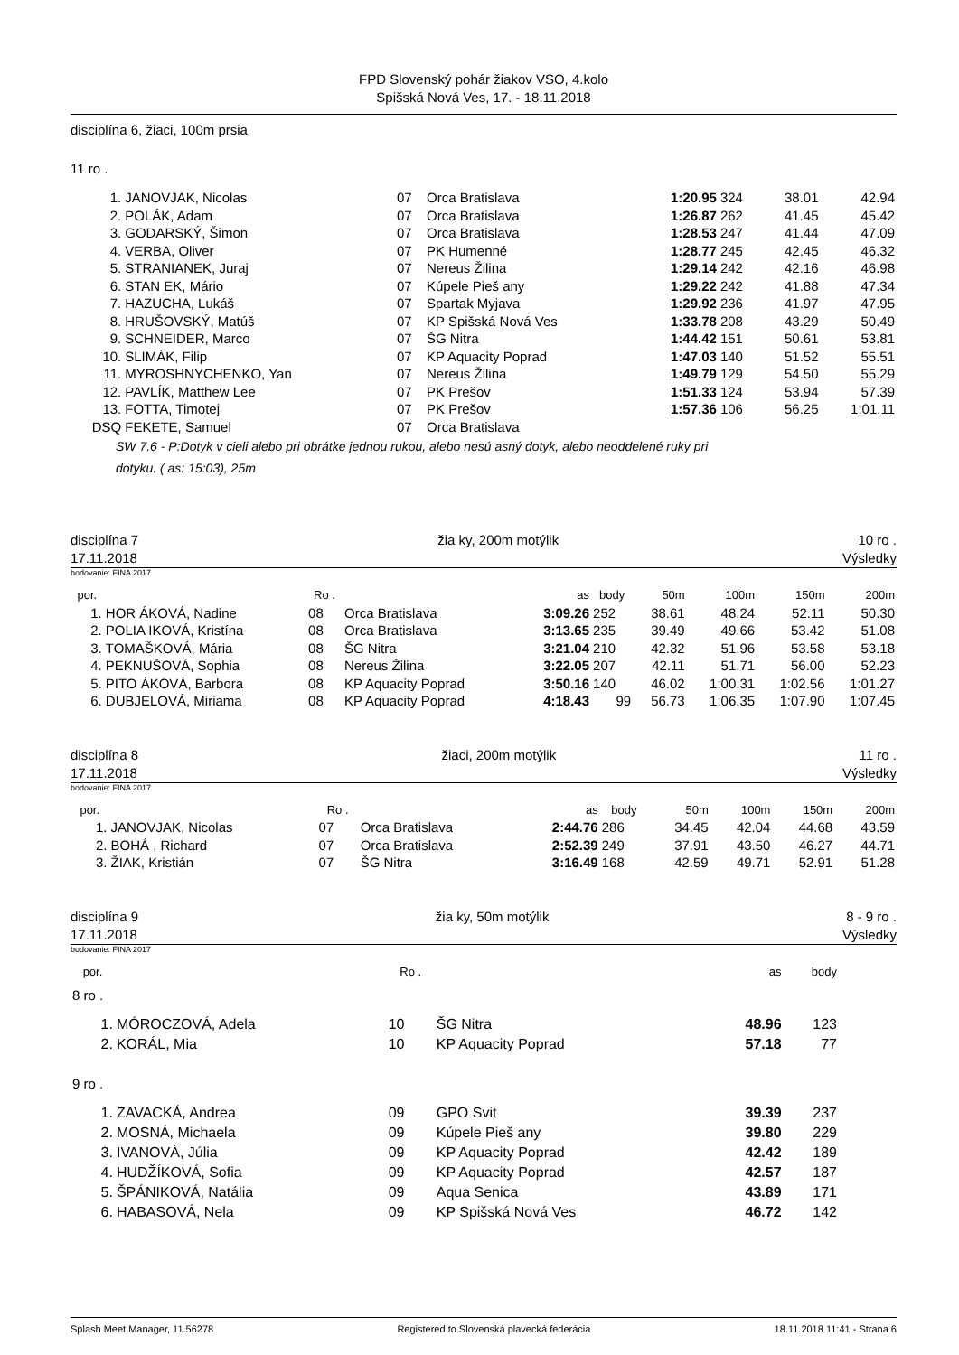FPD Slovenský pohár žiakov VSO, 4.kolo
Spišská Nová Ves, 17. - 18.11.2018
disciplína 6, žiaci, 100m prsia
11 ro .
| 1. | JANOVJAK, Nicolas | 07 | Orca Bratislava | 1:20.95 | 324 | 38.01 | 42.94 |
| 2. | POLÁK, Adam | 07 | Orca Bratislava | 1:26.87 | 262 | 41.45 | 45.42 |
| 3. | GODARSKÝ, Šimon | 07 | Orca Bratislava | 1:28.53 | 247 | 41.44 | 47.09 |
| 4. | VERBA, Oliver | 07 | PK Humenné | 1:28.77 | 245 | 42.45 | 46.32 |
| 5. | STRANIANEK, Juraj | 07 | Nereus Žilina | 1:29.14 | 242 | 42.16 | 46.98 |
| 6. | STAN EK, Mário | 07 | Kúpele Pieš any | 1:29.22 | 242 | 41.88 | 47.34 |
| 7. | HAZUCHA, Lukáš | 07 | Spartak Myjava | 1:29.92 | 236 | 41.97 | 47.95 |
| 8. | HRUŠOVSKÝ, Matúš | 07 | KP Spišská Nová Ves | 1:33.78 | 208 | 43.29 | 50.49 |
| 9. | SCHNEIDER, Marco | 07 | ŠG Nitra | 1:44.42 | 151 | 50.61 | 53.81 |
| 10. | SLIMÁK, Filip | 07 | KP Aquacity Poprad | 1:47.03 | 140 | 51.52 | 55.51 |
| 11. | MYROSHNYCHENKO, Yan | 07 | Nereus Žilina | 1:49.79 | 129 | 54.50 | 55.29 |
| 12. | PAVLÍK, Matthew Lee | 07 | PK Prešov | 1:51.33 | 124 | 53.94 | 57.39 |
| 13. | FOTTA, Timotej | 07 | PK Prešov | 1:57.36 | 106 | 56.25 | 1:01.11 |
| DSQ | FEKETE, Samuel | 07 | Orca Bratislava | | | | |
SW 7.6 - P:Dotyk v cieli alebo pri obrátke jednou rukou, alebo nesú asný dotyk, alebo neoddelené ruky pri
dotyku. ( as: 15:03), 25m
disciplína 7 žia ky, 200m motýlik 10 ro .
17.11.2018 Výsledky
bodovanie: FINA 2017
| por. | | Ro . | | as | body | 50m | 100m | 150m | 200m |
| --- | --- | --- | --- | --- | --- | --- | --- | --- | --- |
| 1. | HOR ÁKOVÁ, Nadine | 08 | Orca Bratislava | 3:09.26 | 252 | 38.61 | 48.24 | 52.11 | 50.30 |
| 2. | POLIA IKOVÁ, Kristína | 08 | Orca Bratislava | 3:13.65 | 235 | 39.49 | 49.66 | 53.42 | 51.08 |
| 3. | TOMAŠKOVÁ, Mária | 08 | ŠG Nitra | 3:21.04 | 210 | 42.32 | 51.96 | 53.58 | 53.18 |
| 4. | PEKNUŠOVÁ, Sophia | 08 | Nereus Žilina | 3:22.05 | 207 | 42.11 | 51.71 | 56.00 | 52.23 |
| 5. | PITO ÁKOVÁ, Barbora | 08 | KP Aquacity Poprad | 3:50.16 | 140 | 46.02 | 1:00.31 | 1:02.56 | 1:01.27 |
| 6. | DUBJELOVÁ, Miriama | 08 | KP Aquacity Poprad | 4:18.43 | 99 | 56.73 | 1:06.35 | 1:07.90 | 1:07.45 |
disciplína 8 žiaci, 200m motýlik 11 ro .
17.11.2018 Výsledky
bodovanie: FINA 2017
| por. | | Ro . | | as | body | 50m | 100m | 150m | 200m |
| --- | --- | --- | --- | --- | --- | --- | --- | --- | --- |
| 1. | JANOVJAK, Nicolas | 07 | Orca Bratislava | 2:44.76 | 286 | 34.45 | 42.04 | 44.68 | 43.59 |
| 2. | BOHÁ , Richard | 07 | Orca Bratislava | 2:52.39 | 249 | 37.91 | 43.50 | 46.27 | 44.71 |
| 3. | ŽIAK, Kristián | 07 | ŠG Nitra | 3:16.49 | 168 | 42.59 | 49.71 | 52.91 | 51.28 |
disciplína 9 žia ky, 50m motýlik 8 - 9 ro .
17.11.2018 Výsledky
bodovanie: FINA 2017
| por. | | Ro . | | as | body |
| --- | --- | --- | --- | --- | --- |
| 8 ro . | | | | | |
| 1. | MÓROCZOVÁ, Adela | 10 | ŠG Nitra | 48.96 | 123 |
| 2. | KORÁL, Mia | 10 | KP Aquacity Poprad | 57.18 | 77 |
| 9 ro . | | | | | |
| 1. | ZAVACKÁ, Andrea | 09 | GPO Svit | 39.39 | 237 |
| 2. | MOSNÁ, Michaela | 09 | Kúpele Pieš any | 39.80 | 229 |
| 3. | IVANOVÁ, Júlia | 09 | KP Aquacity Poprad | 42.42 | 189 |
| 4. | HUDŽÍKOVÁ, Sofia | 09 | KP Aquacity Poprad | 42.57 | 187 |
| 5. | ŠPÁNIKOVÁ, Natália | 09 | Aqua Senica | 43.89 | 171 |
| 6. | HABASOVÁ, Nela | 09 | KP Spišská Nová Ves | 46.72 | 142 |
Splash Meet Manager, 11.56278 Registered to Slovenská plavecká federácia 18.11.2018 11:41 - Strana 6